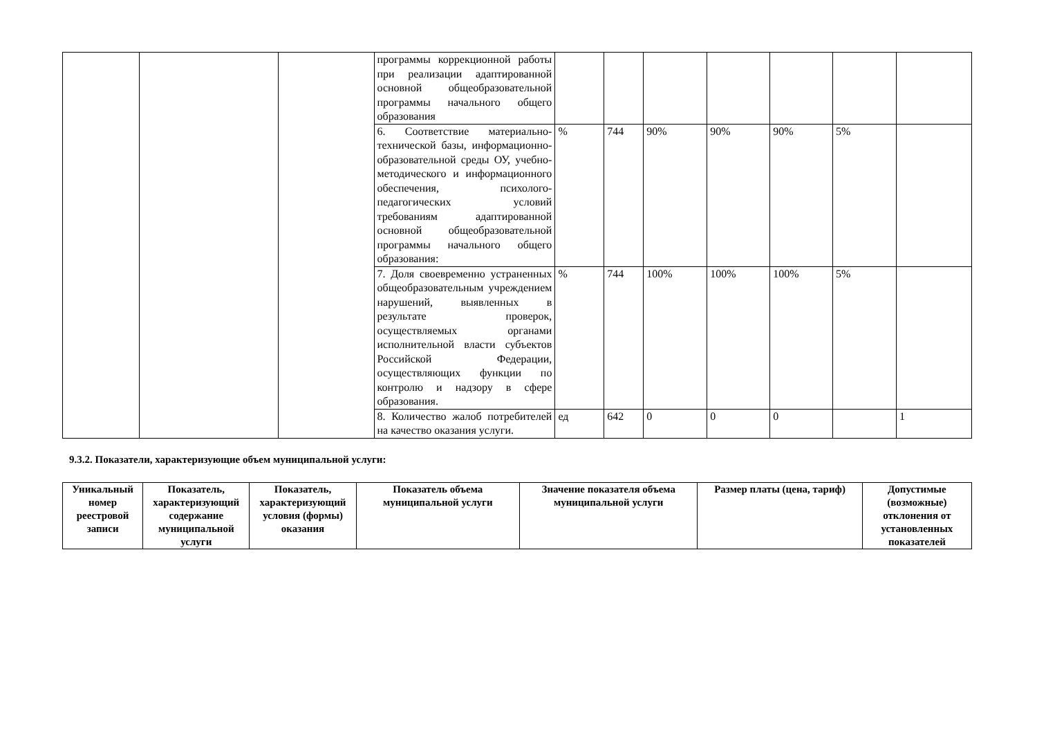| | | | программы коррекционной работы при реализации адаптированной основной общеобразовательной программы начального общего образования | | | | | | | |
| | | | 6. Соответствие материально-технической базы, информационно-образовательной среды ОУ, учебно-методического и информационного обеспечения, психолого-педагогических условий требованиям адаптированной основной общеобразовательной программы начального общего образования: | % | 744 | 90% | 90% | 90% | 5% | |
| | | | 7. Доля своевременно устраненных общеобразовательным учреждением нарушений, выявленных в результате проверок, осуществляемых органами исполнительной власти субъектов Российской Федерации, осуществляющих функции по контролю и надзору в сфере образования. | % | 744 | 100% | 100% | 100% | 5% | |
| | | | 8. Количество жалоб потребителей на качество оказания услуги. | ед | 642 | 0 | 0 | 0 | | 1 |
9.3.2. Показатели, характеризующие объем муниципальной услуги:
| Уникальный номер реестровой записи | Показатель, характеризующий содержание муниципальной услуги | Показатель, характеризующий условия (формы) оказания | Показатель объема муниципальной услуги | Значение показателя объема муниципальной услуги | Размер платы (цена, тариф) | Допустимые (возможные) отклонения от установленных показателей |
| --- | --- | --- | --- | --- | --- | --- |